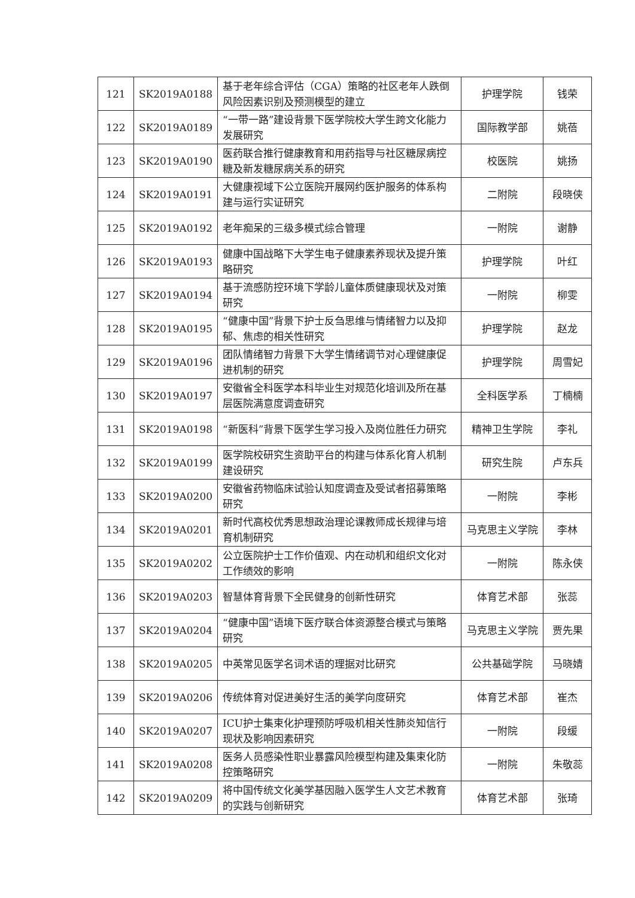| 121 | SK2019A0188 | 基于老年综合评估（CGA）策略的社区老年人跌倒风险因素识别及预测模型的建立 | 护理学院 | 钱荣 |
| 122 | SK2019A0189 | “一带一路”建设背景下医学院校大学生跨文化能力发展研究 | 国际教学部 | 姚蓓 |
| 123 | SK2019A0190 | 医药联合推行健康教育和用药指导与社区糖尿病控糖及新发糖尿病关系的研究 | 校医院 | 姚扬 |
| 124 | SK2019A0191 | 大健康视域下公立医院开展网约医护服务的体系构建与运行实证研究 | 二附院 | 段晓侠 |
| 125 | SK2019A0192 | 老年痴呆的三级多模式综合管理 | 一附院 | 谢静 |
| 126 | SK2019A0193 | 健康中国战略下大学生电子健康素养现状及提升策略研究 | 护理学院 | 叶红 |
| 127 | SK2019A0194 | 基于流感防控环境下学龄儿童体质健康现状及对策研究 | 一附院 | 柳雯 |
| 128 | SK2019A0195 | “健康中国”背景下护士反刍思维与情绪智力以及抑郁、焦虑的相关性研究 | 护理学院 | 赵龙 |
| 129 | SK2019A0196 | 团队情绪智力背景下大学生情绪调节对心理健康促进机制的研究 | 护理学院 | 周雪妃 |
| 130 | SK2019A0197 | 安徽省全科医学本科毕业生对规范化培训及所在基层医院满意度调查研究 | 全科医学系 | 丁楠楠 |
| 131 | SK2019A0198 | “新医科”背景下医学生学习投入及岗位胜任力研究 | 精神卫生学院 | 李礼 |
| 132 | SK2019A0199 | 医学院校研究生资助平台的构建与体系化育人机制建设研究 | 研究生院 | 卢东兵 |
| 133 | SK2019A0200 | 安徽省药物临床试验认知度调查及受试者招募策略研究 | 一附院 | 李彬 |
| 134 | SK2019A0201 | 新时代高校优秀思想政治理论课教师成长规律与培育机制研究 | 马克思主义学院 | 李林 |
| 135 | SK2019A0202 | 公立医院护士工作价值观、内在动机和组织文化对工作绩效的影响 | 一附院 | 陈永侠 |
| 136 | SK2019A0203 | 智慧体育背景下全民健身的创新性研究 | 体育艺术部 | 张蕊 |
| 137 | SK2019A0204 | “健康中国”语境下医疗联合体资源整合模式与策略研究 | 马克思主义学院 | 贾先果 |
| 138 | SK2019A0205 | 中英常见医学名词术语的理据对比研究 | 公共基础学院 | 马晓婧 |
| 139 | SK2019A0206 | 传统体育对促进美好生活的美学向度研究 | 体育艺术部 | 崔杰 |
| 140 | SK2019A0207 | ICU护士集束化护理预防呼吸机相关性肺炎知信行现状及影响因素研究 | 一附院 | 段缓 |
| 141 | SK2019A0208 | 医务人员感染性职业暴露风险模型构建及集束化防控策略研究 | 一附院 | 朱敬蕊 |
| 142 | SK2019A0209 | 将中国传统文化美学基因融入医学生人文艺术教育的实践与创新研究 | 体育艺术部 | 张琦 |